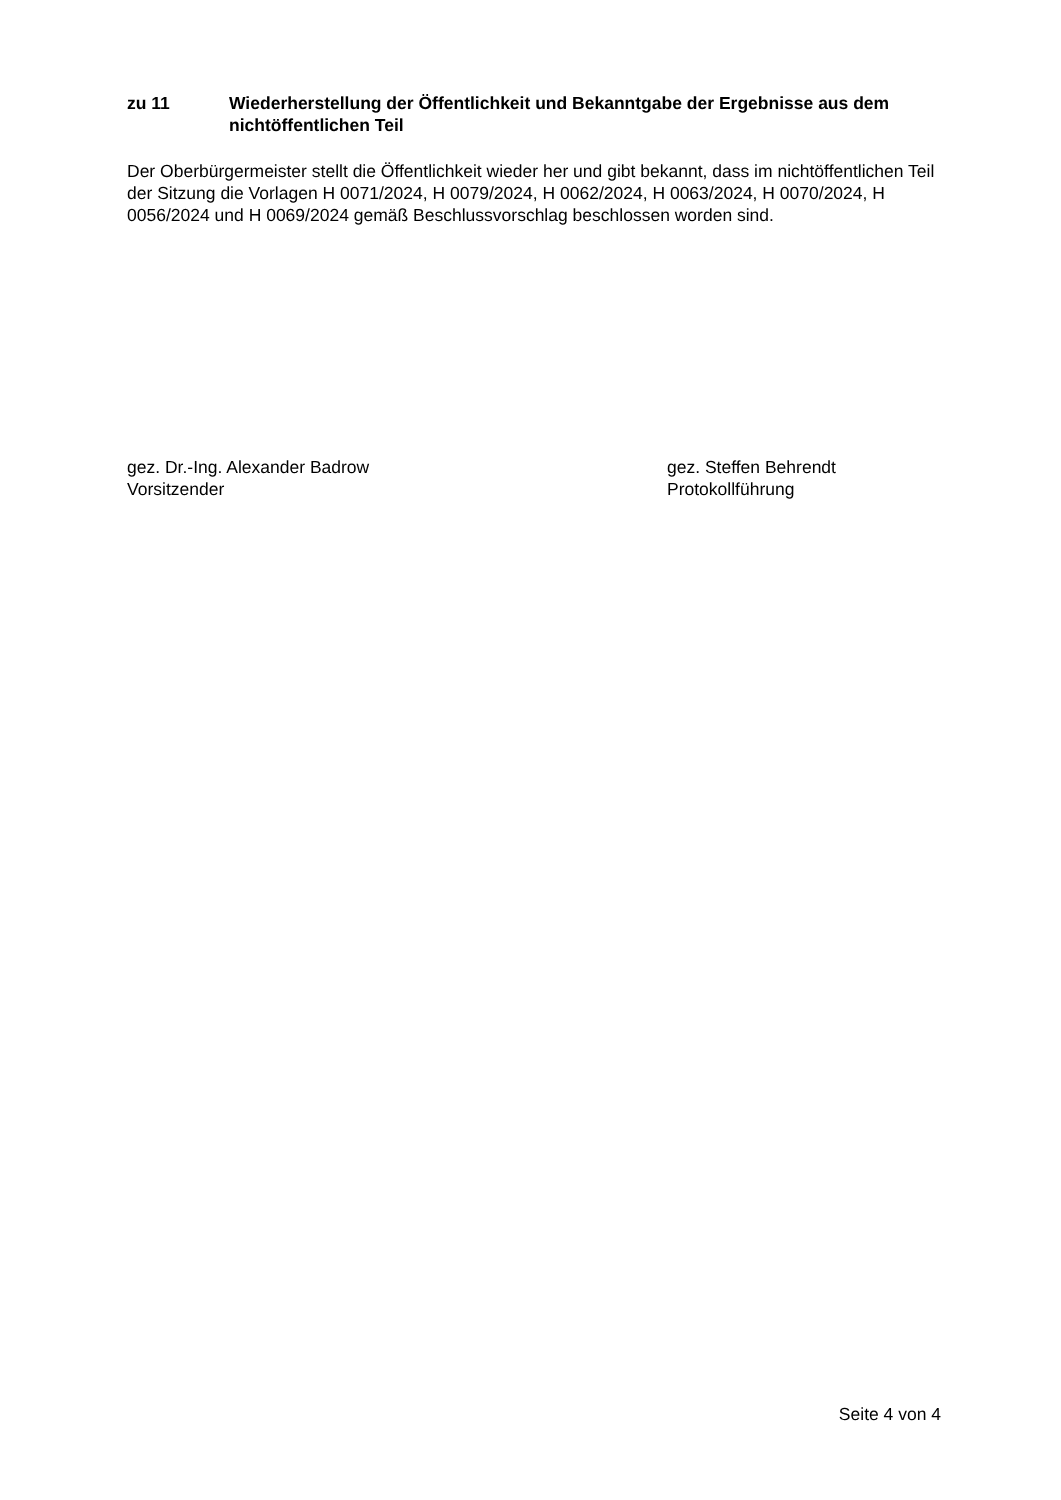zu 11 Wiederherstellung der Öffentlichkeit und Bekanntgabe der Ergebnisse aus dem nichtöffentlichen Teil
Der Oberbürgermeister stellt die Öffentlichkeit wieder her und gibt bekannt, dass im nichtöffentlichen Teil der Sitzung die Vorlagen H 0071/2024, H 0079/2024, H 0062/2024, H 0063/2024, H 0070/2024, H 0056/2024 und H 0069/2024 gemäß Beschlussvorschlag beschlossen worden sind.
gez. Dr.-Ing. Alexander Badrow
Vorsitzender
gez. Steffen Behrendt
Protokollführung
Seite 4 von 4